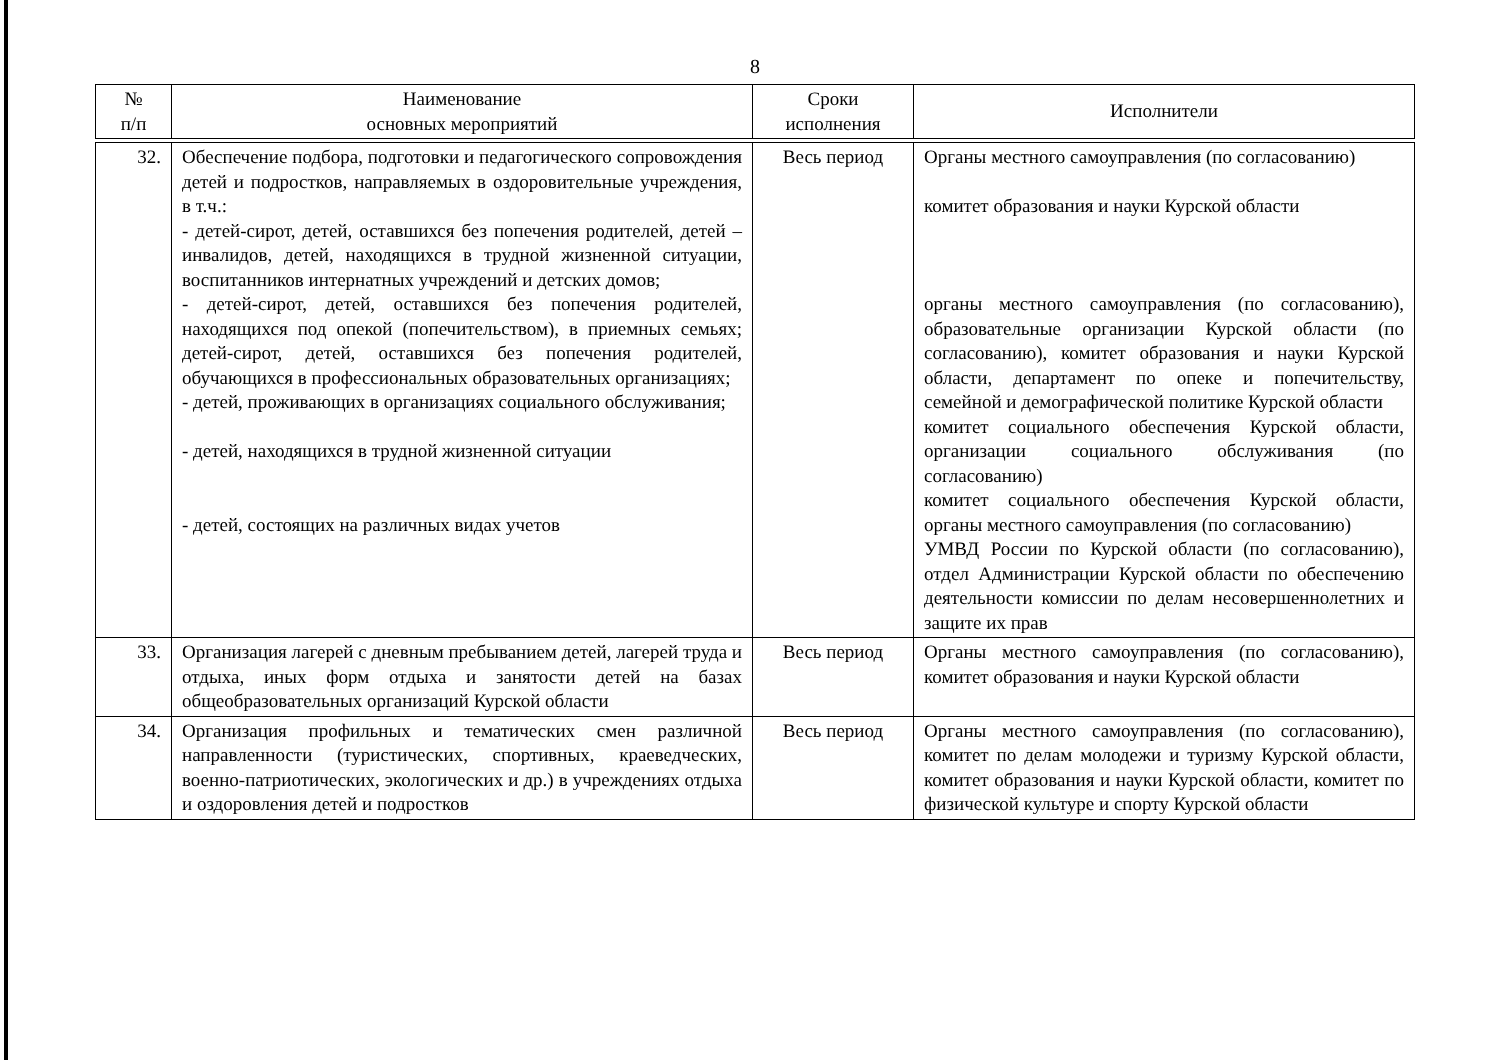8
| № п/п | Наименование основных мероприятий | Сроки исполнения | Исполнители |
| --- | --- | --- | --- |
| 32. | Обеспечение подбора, подготовки и педагогического сопровождения детей и подростков, направляемых в оздоровительные учреждения, в т.ч.: - детей-сирот, детей, оставшихся без попечения родителей, детей – инвалидов, детей, находящихся в трудной жизненной ситуации, воспитанников интернатных учреждений и детских домов; - детей-сирот, детей, оставшихся без попечения родителей, находящихся под опекой (попечительством), в приемных семьях; детей-сирот, детей, оставшихся без попечения родителей, обучающихся в профессиональных образовательных организациях; - детей, проживающих в организациях социального обслуживания; - детей, находящихся в трудной жизненной ситуации - детей, состоящих на различных видах учетов | Весь период | Органы местного самоуправления (по согласованию) комитет образования и науки Курской области органы местного самоуправления (по согласованию), образовательные организации Курской области (по согласованию), комитет образования и науки Курской области, департамент по опеке и попечительству, семейной и демографической политике Курской области комитет социального обеспечения Курской области, организации социального обслуживания (по согласованию) комитет социального обеспечения Курской области, органы местного самоуправления (по согласованию) УМВД России по Курской области (по согласованию), отдел Администрации Курской области по обеспечению деятельности комиссии по делам несовершеннолетних и защите их прав |
| 33. | Организация лагерей с дневным пребыванием детей, лагерей труда и отдыха, иных форм отдыха и занятости детей на базах общеобразовательных организаций Курской области | Весь период | Органы местного самоуправления (по согласованию), комитет образования и науки Курской области |
| 34. | Организация профильных и тематических смен различной направленности (туристических, спортивных, краеведческих, военно-патриотических, экологических и др.) в учреждениях отдыха и оздоровления детей и подростков | Весь период | Органы местного самоуправления (по согласованию), комитет по делам молодежи и туризму Курской области, комитет образования и науки Курской области, комитет по физической культуре и спорту Курской области |